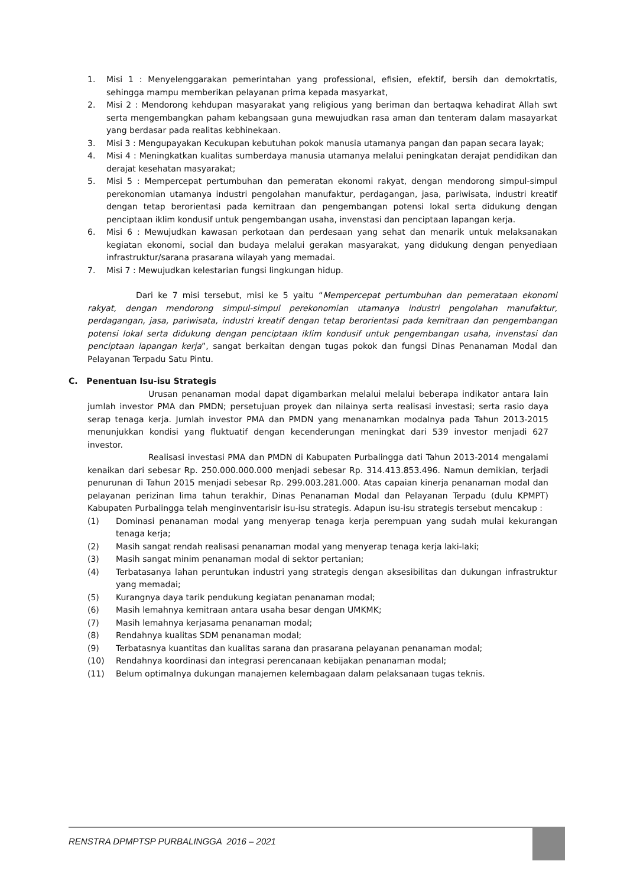1. Misi 1 : Menyelenggarakan pemerintahan yang professional, efisien, efektif, bersih dan demokrtatis, sehingga mampu memberikan pelayanan prima kepada masyarkat,
2. Misi 2 : Mendorong kehdupan masyarakat yang religious yang beriman dan bertaqwa kehadirat Allah swt serta mengembangkan paham kebangsaan guna mewujudkan rasa aman dan tenteram dalam masayarkat yang berdasar pada realitas kebhinekaan.
3. Misi 3 : Mengupayakan Kecukupan kebutuhan pokok manusia utamanya pangan dan papan secara layak;
4. Misi 4 : Meningkatkan kualitas sumberdaya manusia utamanya melalui peningkatan derajat pendidikan dan derajat kesehatan masyarakat;
5. Misi 5 : Mempercepat pertumbuhan dan pemeratan ekonomi rakyat, dengan mendorong simpul-simpul perekonomian utamanya industri pengolahan manufaktur, perdagangan, jasa, pariwisata, industri kreatif dengan tetap berorientasi pada kemitraan dan pengembangan potensi lokal serta didukung dengan penciptaan iklim kondusif untuk pengembangan usaha, invenstasi dan penciptaan lapangan kerja.
6. Misi 6 : Mewujudkan kawasan perkotaan dan perdesaan yang sehat dan menarik untuk melaksanakan kegiatan ekonomi, social dan budaya melalui gerakan masyarakat, yang didukung dengan penyediaan infrastruktur/sarana prasarana wilayah yang memadai.
7. Misi 7 : Mewujudkan kelestarian fungsi lingkungan hidup.
Dari ke 7 misi tersebut, misi ke 5 yaitu “Mempercepat pertumbuhan dan pemerataan ekonomi rakyat, dengan mendorong simpul-simpul perekonomian utamanya industri pengolahan manufaktur, perdagangan, jasa, pariwisata, industri kreatif dengan tetap berorientasi pada kemitraan dan pengembangan potensi lokal serta didukung dengan penciptaan iklim kondusif untuk pengembangan usaha, invenstasi dan penciptaan lapangan kerja”, sangat berkaitan dengan tugas pokok dan fungsi Dinas Penanaman Modal dan Pelayanan Terpadu Satu Pintu.
C. Penentuan Isu-isu Strategis
Urusan penanaman modal dapat digambarkan melalui melalui beberapa indikator antara lain jumlah investor PMA dan PMDN; persetujuan proyek dan nilainya serta realisasi investasi; serta rasio daya serap tenaga kerja. Jumlah investor PMA dan PMDN yang menanamkan modalnya pada Tahun 2013-2015 menunjukkan kondisi yang fluktuatif dengan kecenderungan meningkat dari 539 investor menjadi 627 investor.
Realisasi investasi PMA dan PMDN di Kabupaten Purbalingga dati Tahun 2013-2014 mengalami kenaikan dari sebesar Rp. 250.000.000.000 menjadi sebesar Rp. 314.413.853.496. Namun demikian, terjadi penurunan di Tahun 2015 menjadi sebesar Rp. 299.003.281.000. Atas capaian kinerja penanaman modal dan pelayanan perizinan lima tahun terakhir, Dinas Penanaman Modal dan Pelayanan Terpadu (dulu KPMPT) Kabupaten Purbalingga telah menginventarisir isu-isu strategis. Adapun isu-isu strategis tersebut mencakup :
(1) Dominasi penanaman modal yang menyerap tenaga kerja perempuan yang sudah mulai kekurangan tenaga kerja;
(2) Masih sangat rendah realisasi penanaman modal yang menyerap tenaga kerja laki-laki;
(3) Masih sangat minim penanaman modal di sektor pertanian;
(4) Terbatasanya lahan peruntukan industri yang strategis dengan aksesibilitas dan dukungan infrastruktur yang memadai;
(5) Kurangnya daya tarik pendukung kegiatan penanaman modal;
(6) Masih lemahnya kemitraan antara usaha besar dengan UMKMK;
(7) Masih lemahnya kerjasama penanaman modal;
(8) Rendahnya kualitas SDM penanaman modal;
(9) Terbatasnya kuantitas dan kualitas sarana dan prasarana pelayanan penanaman modal;
(10) Rendahnya koordinasi dan integrasi perencanaan kebijakan penanaman modal;
(11) Belum optimalnya dukungan manajemen kelembagaan dalam pelaksanaan tugas teknis.
RENSTRA DPMPTSP PURBALINGGA 2016 – 2021